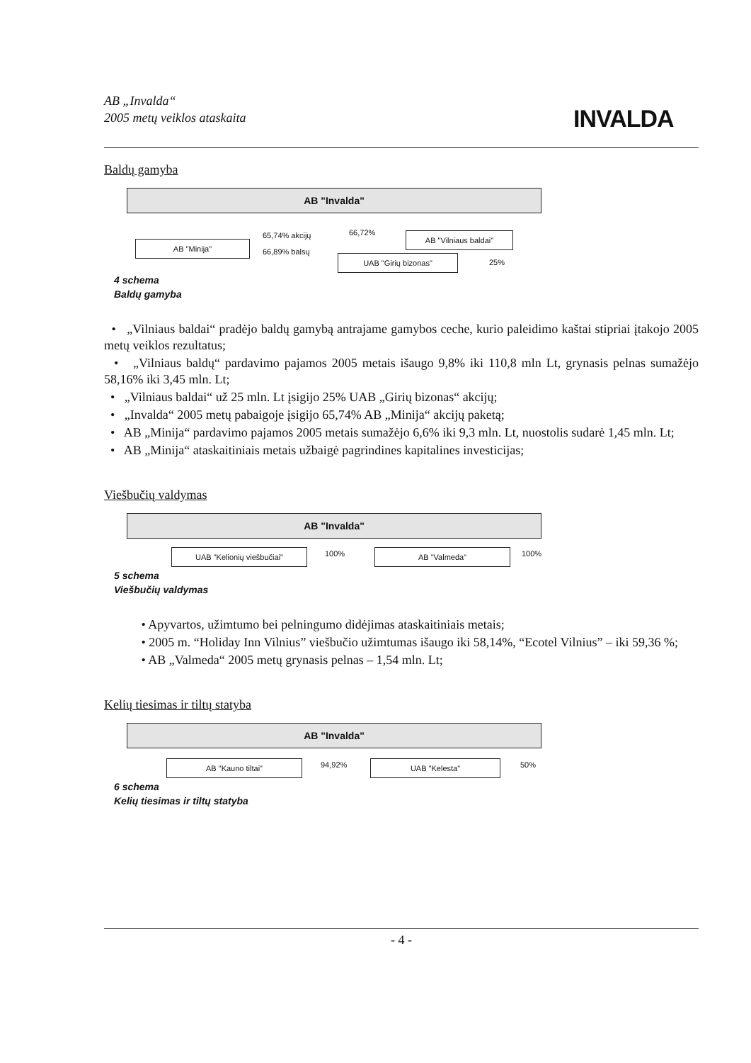AB „Invalda“
2005 metų veiklos ataskaita
INVALDA
Baldų gamyba
AB "Invalda"
AB "Minija"
65,74% akcijų
66,89% balsų
66,72%
AB "Vilniaus baldai"
UAB "Girių bizonas" 25%
4 schema
Baldų gamyba
• „Vilniaus baldai“ pradėjo baldų gamybą antrajame gamybos ceche, kurio paleidimo kaštai stipriai įtakojo 2005 metų veiklos rezultatus;
• „Vilniaus baldų“ pardavimo pajamos 2005 metais išaugo 9,8% iki 110,8 mln Lt, grynasis pelnas sumažėjo 58,16% iki 3,45 mln. Lt;
• „Vilniaus baldai“ už 25 mln. Lt įsigijo 25% UAB „Girių bizonas“ akcijų;
• „Invalda“ 2005 metų pabaigoje įsigijo 65,74% AB „Minija“ akcijų paketą;
• AB „Minija“ pardavimo pajamos 2005 metais sumažėjo 6,6% iki 9,3 mln. Lt, nuostolis sudarė 1,45 mln. Lt;
• AB „Minija“ ataskaitiniais metais užbaigė pagrindines kapitalines investicijas;
Viešbučių valdymas
AB "Invalda"
UAB "Kelionių viešbučiai" 100% AB "Valmeda" 100%
5 schema
Viešbučių valdymas
• Apyvartos, užimtumo bei pelningumo didėjimas ataskaitiniais metais;
• 2005 m. “Holiday Inn Vilnius” viešbučio užimtumas išaugo iki 58,14%, “Ecotel Vilnius” – iki 59,36 %;
• AB „Valmeda“ 2005 metų grynasis pelnas – 1,54 mln. Lt;
Kelių tiesimas ir tiltų statyba
AB "Invalda"
AB "Kauno tiltai" 94,92% UAB "Kelesta" 50%
6 schema
Kelių tiesimas ir tiltų statyba
- 4 -